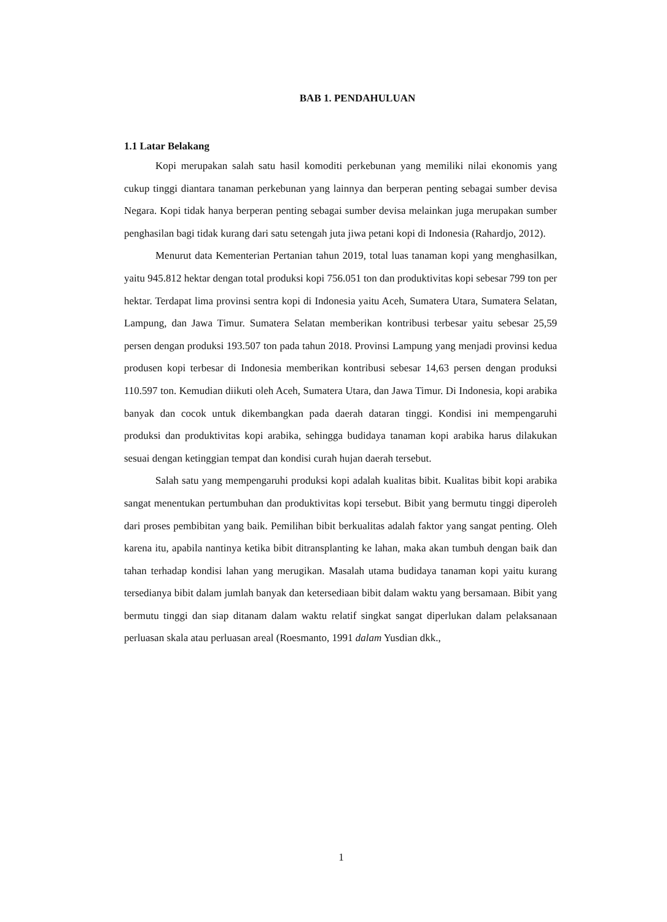BAB 1. PENDAHULUAN
1.1 Latar Belakang
Kopi merupakan salah satu hasil komoditi perkebunan yang memiliki nilai ekonomis yang cukup tinggi diantara tanaman perkebunan yang lainnya dan berperan penting sebagai sumber devisa Negara. Kopi tidak hanya berperan penting sebagai sumber devisa melainkan juga merupakan sumber penghasilan bagi tidak kurang dari satu setengah juta jiwa petani kopi di Indonesia (Rahardjo, 2012).
Menurut data Kementerian Pertanian tahun 2019, total luas tanaman kopi yang menghasilkan, yaitu 945.812 hektar dengan total produksi kopi 756.051 ton dan produktivitas kopi sebesar 799 ton per hektar. Terdapat lima provinsi sentra kopi di Indonesia yaitu Aceh, Sumatera Utara, Sumatera Selatan, Lampung, dan Jawa Timur. Sumatera Selatan memberikan kontribusi terbesar yaitu sebesar 25,59 persen dengan produksi 193.507 ton pada tahun 2018. Provinsi Lampung yang menjadi provinsi kedua produsen kopi terbesar di Indonesia memberikan kontribusi sebesar 14,63 persen dengan produksi 110.597 ton. Kemudian diikuti oleh Aceh, Sumatera Utara, dan Jawa Timur. Di Indonesia, kopi arabika banyak dan cocok untuk dikembangkan pada daerah dataran tinggi. Kondisi ini mempengaruhi produksi dan produktivitas kopi arabika, sehingga budidaya tanaman kopi arabika harus dilakukan sesuai dengan ketinggian tempat dan kondisi curah hujan daerah tersebut.
Salah satu yang mempengaruhi produksi kopi adalah kualitas bibit. Kualitas bibit kopi arabika sangat menentukan pertumbuhan dan produktivitas kopi tersebut. Bibit yang bermutu tinggi diperoleh dari proses pembibitan yang baik. Pemilihan bibit berkualitas adalah faktor yang sangat penting. Oleh karena itu, apabila nantinya ketika bibit ditransplanting ke lahan, maka akan tumbuh dengan baik dan tahan terhadap kondisi lahan yang merugikan. Masalah utama budidaya tanaman kopi yaitu kurang tersedianya bibit dalam jumlah banyak dan ketersediaan bibit dalam waktu yang bersamaan. Bibit yang bermutu tinggi dan siap ditanam dalam waktu relatif singkat sangat diperlukan dalam pelaksanaan perluasan skala atau perluasan areal (Roesmanto, 1991 dalam Yusdian dkk.,
1